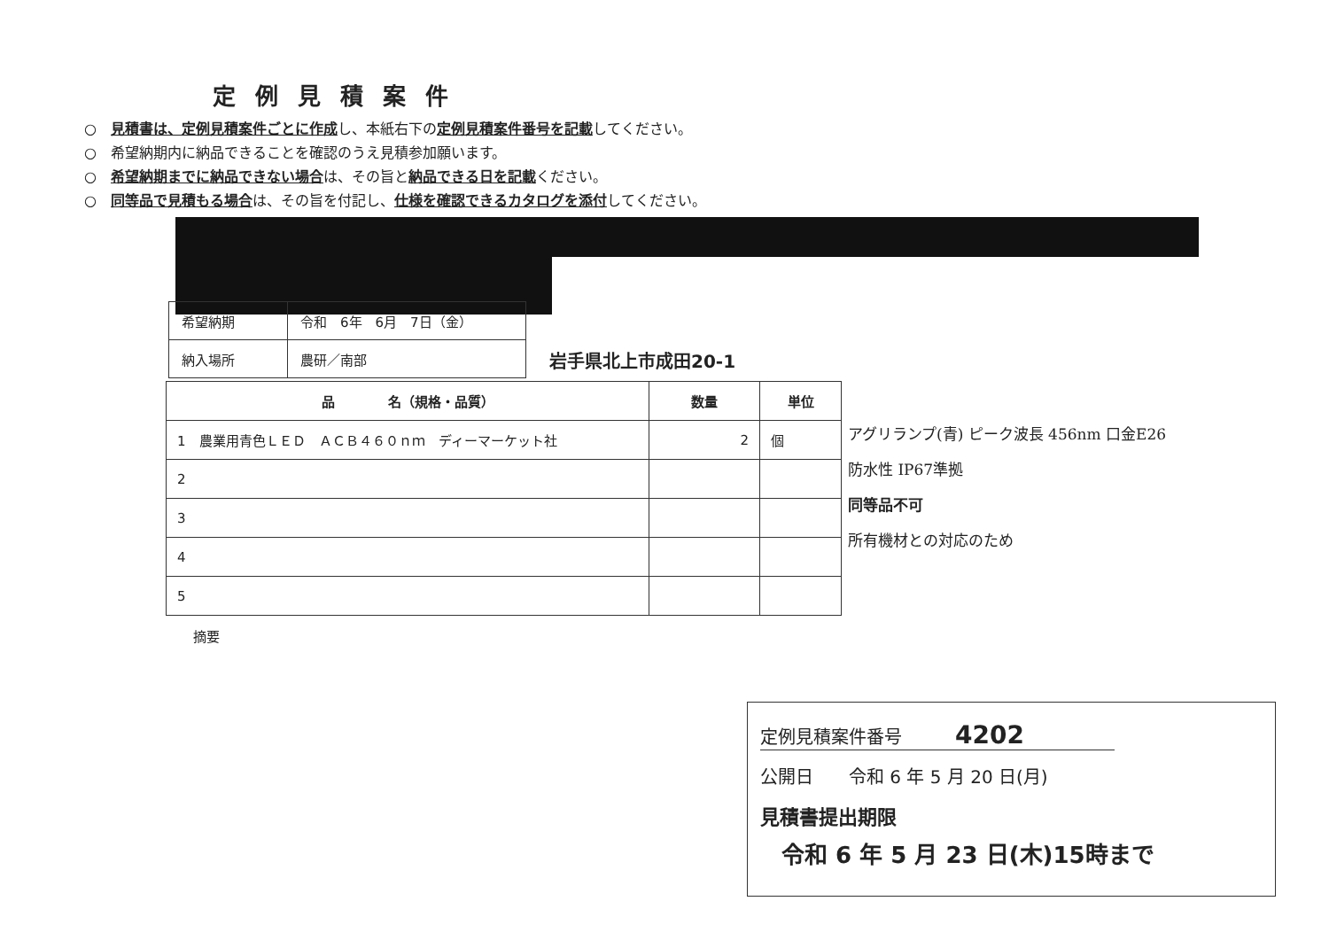定例見積案件
○　見積書は、定例見積案件ごとに作成し、本紙右下の定例見積案件番号を記載してください。
○　希望納期内に納品できることを確認のうえ見積参加願います。
○　希望納期までに納品できない場合は、その旨と納品できる日を記載ください。
○　同等品で見積もる場合は、その旨を付記し、仕様を確認できるカタログを添付してください。
| 希望納期 | 令和 6年 6月 7日（金） |
| 納入場所 | 農研／南部 |
岩手県北上市成田20-1
| 品 名（規格・品質） | 数量 | 単位 |
| --- | --- | --- |
| 1 農業用青色ＬＥＤ ＡＣＢ４６０ｎｍ ディーマーケット社 | 2 | 個 |
| 2 | | |
| 3 | | |
| 4 | | |
| 5 | | |
アグリランプ(青) ピーク波長 456nm 口金E26
防水性 IP67準拠
同等品不可
所有機材との対応のため
摘要
定例見積案件番号　　　4202
公開日　　令和 6 年 5 月 20 日(月)
見積書提出期限
令和 6 年 5 月 23 日(木)15時まで